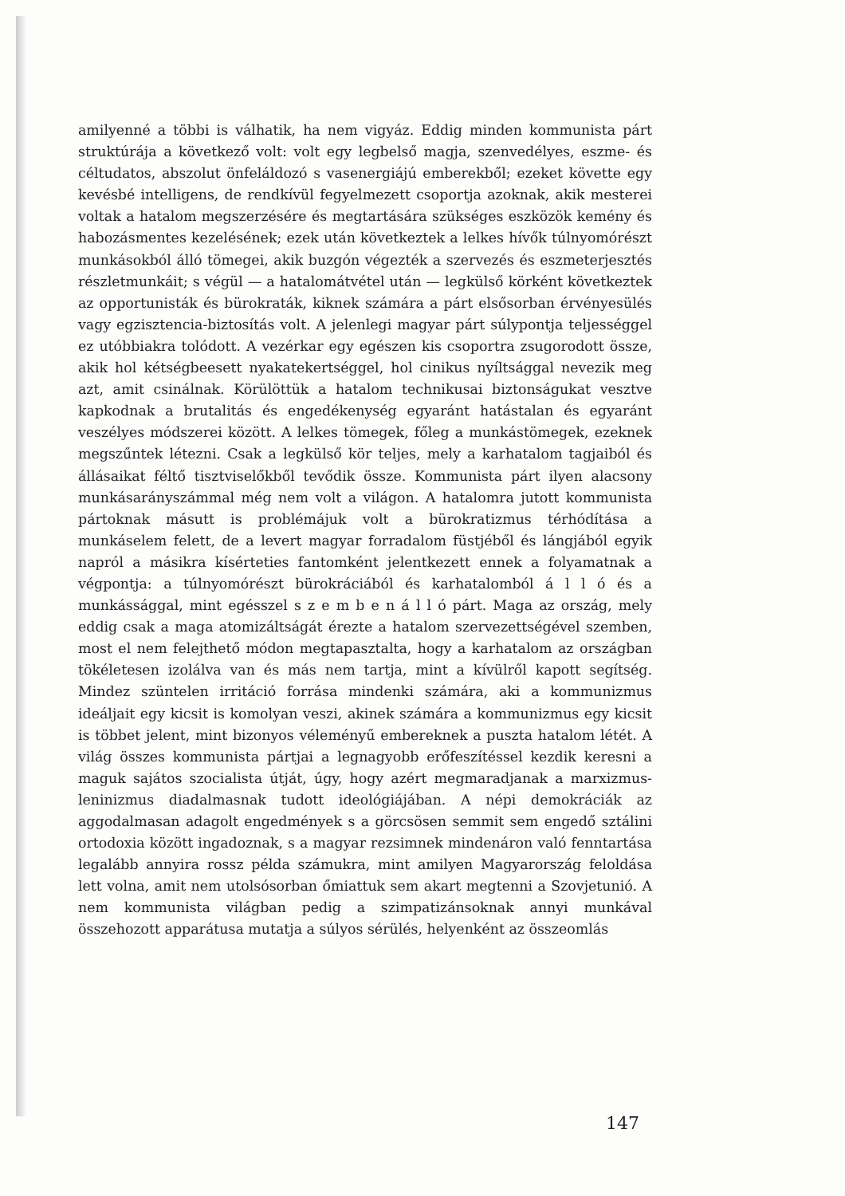amilyenné a többi is válhatik, ha nem vigyáz. Eddig minden kommunista párt struktúrája a következő volt: volt egy legbelső magja, szenvedélyes, eszme- és céltudatos, abszolut önfeláldozó s vasenergiájú emberekből; ezeket követte egy kevésbé intelligens, de rendkívül fegyelmezett csoportja azoknak, akik mesterei voltak a hatalom megszerzésére és megtartására szükséges eszközök kemény és habozásmentes kezelésének; ezek után következtek a lelkes hívők túlnyomórészt munkásokból álló tömegei, akik buzgón végezték a szervezés és eszmeterjesztés részletmunkáit; s végül — a hatalomátvétel után — legkülső körként következtek az opportunisták és bürokraták, kiknek számára a párt elsősorban érvényesülés vagy egzisztencia-biztosítás volt. A jelenlegi magyar párt súlypontja teljességgel ez utóbbiakra tolódott. A vezérkar egy egészen kis csoportra zsugorodott össze, akik hol kétségbeesett nyakatekertséggel, hol cinikus nyíltsággal nevezik meg azt, amit csinálnak. Körülöttük a hatalom technikusai biztonságukat vesztve kapkodnak a brutalitás és engedékenység egyaránt hatástalan és egyaránt veszélyes módszerei között. A lelkes tömegek, főleg a munkástömegek, ezeknek megszűntek létezni. Csak a legkülső kör teljes, mely a karhatalom tagjaiból és állásaikat féltő tisztviselőkből tevődik össze. Kommunista párt ilyen alacsony munkásarányszámmal még nem volt a világon. A hatalomra jutott kommunista pártoknak másutt is problémájuk volt a bürokratizmus térhódítása a munkáselem felett, de a levert magyar forradalom füstjéből és lángjából egyik napról a másikra kísérteties fantomként jelentkezett ennek a folyamatnak a végpontja: a túlnyomórészt bürokráciából és karhatalomból á l l ó és a munkássággal, mint egésszel s z e m b e n á l l ó párt. Maga az ország, mely eddig csak a maga atomizáltságát érezte a hatalom szervezettségével szemben, most el nem felejthető módon megtapasztalta, hogy a karhatalom az országban tökéletesen izolálva van és más nem tartja, mint a kívülről kapott segítség. Mindez szüntelen irritáció forrása mindenki számára, aki a kommunizmus ideáljait egy kicsit is komolyan veszi, akinek számára a kommunizmus egy kicsit is többet jelent, mint bizonyos véleményű embereknek a puszta hatalom létét. A világ összes kommunista pártjai a legnagyobb erőfeszítéssel kezdik keresni a maguk sajátos szocialista útját, úgy, hogy azért megmaradjanak a marxizmus-leninizmus diadalmasnak tudott ideológiájában. A népi demokráciák az aggodalmasan adagolt engedmények s a görcsösen semmit sem engedő sztálini ortodoxia között ingadoznak, s a magyar rezsimnek mindenáron való fenntartása legalább annyira rossz példa számukra, mint amilyen Magyarország feloldása lett volna, amit nem utolsósorban őmiattuk sem akart megtenni a Szovjetunió. A nem kommunista világban pedig a szimpatizánsoknak annyi munkával összehozott apparátusa mutatja a súlyos sérülés, helyenként az összeomlás
147